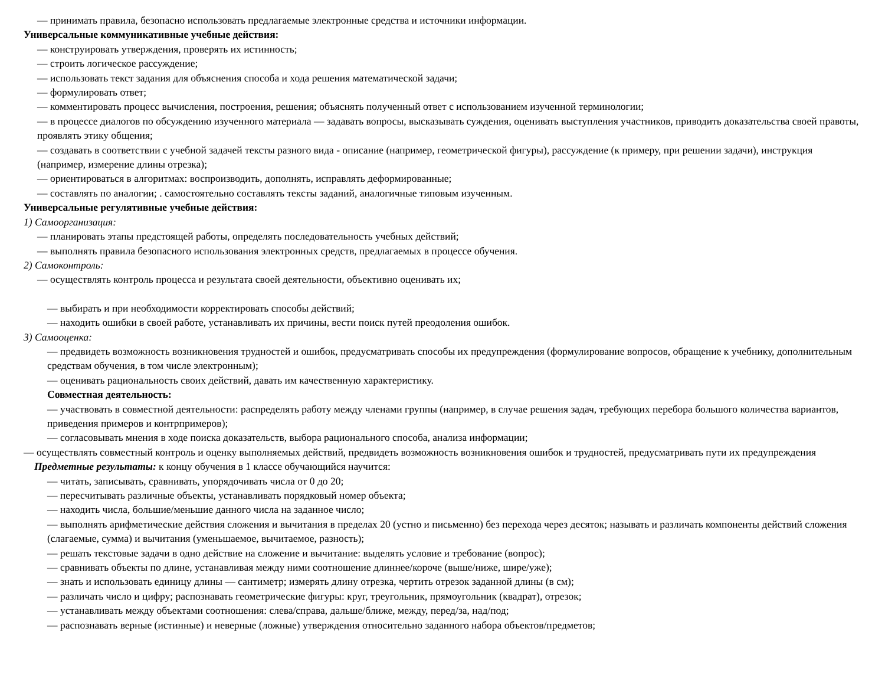— принимать правила, безопасно использовать предлагаемые электронные средства и источники информации.
Универсальные коммуникативные учебные действия:
— конструировать утверждения, проверять их истинность;
— строить логическое рассуждение;
— использовать текст задания для объяснения способа и хода решения математической задачи;
— формулировать ответ;
— комментировать процесс вычисления, построения, решения; объяснять полученный ответ с использованием изученной терминологии;
— в процессе диалогов по обсуждению изученного материала — задавать вопросы, высказывать суждения, оценивать выступления участников, приводить доказательства своей правоты, проявлять этику общения;
— создавать в соответствии с учебной задачей тексты разного вида - описание (например, геометрической фигуры), рассуждение (к примеру, при решении задачи), инструкция (например, измерение длины отрезка);
— ориентироваться в алгоритмах: воспроизводить, дополнять, исправлять деформированные;
— составлять по аналогии; . самостоятельно составлять тексты заданий, аналогичные типовым изученным.
Универсальные регулятивные учебные действия:
1) Самоорганизация:
— планировать этапы предстоящей работы, определять последовательность учебных действий;
— выполнять правила безопасного использования электронных средств, предлагаемых в процессе обучения.
2) Самоконтроль:
— осуществлять контроль процесса и результата своей деятельности, объективно оценивать их;
— выбирать и при необходимости корректировать способы действий;
— находить ошибки в своей работе, устанавливать их причины, вести поиск путей преодоления ошибок.
3) Самооценка:
— предвидеть возможность возникновения трудностей и ошибок, предусматривать способы их предупреждения (формулирование вопросов, обращение к учебнику, дополнительным средствам обучения, в том числе электронным);
— оценивать рациональность своих действий, давать им качественную характеристику.
Совместная деятельность:
— участвовать в совместной деятельности: распределять работу между членами группы (например, в случае решения задач, требующих перебора большого количества вариантов, приведения примеров и контрпримеров);
— согласовывать мнения в ходе поиска доказательств, выбора рационального способа, анализа информации;
— осуществлять совместный контроль и оценку выполняемых действий, предвидеть возможность возникновения ошибок и трудностей, предусматривать пути их предупреждения
Предметные результаты: к концу обучения в 1 классе обучающийся научится:
— читать, записывать, сравнивать, упорядочивать числа от 0 до 20;
— пересчитывать различные объекты, устанавливать порядковый номер объекта;
— находить числа, большие/меньшие данного числа на заданное число;
— выполнять арифметические действия сложения и вычитания в пределах 20 (устно и письменно) без перехода через десяток; называть и различать компоненты действий сложения (слагаемые, сумма) и вычитания (уменьшаемое, вычитаемое, разность);
— решать текстовые задачи в одно действие на сложение и вычитание: выделять условие и требование (вопрос);
— сравнивать объекты по длине, устанавливая между ними соотношение длиннее/короче (выше/ниже, шире/уже);
— знать и использовать единицу длины — сантиметр; измерять длину отрезка, чертить отрезок заданной длины (в см);
— различать число и цифру; распознавать геометрические фигуры: круг, треугольник, прямоугольник (квадрат), отрезок;
— устанавливать между объектами соотношения: слева/справа, дальше/ближе, между, перед/за, над/под;
— распознавать верные (истинные) и неверные (ложные) утверждения относительно заданного набора объектов/предметов;